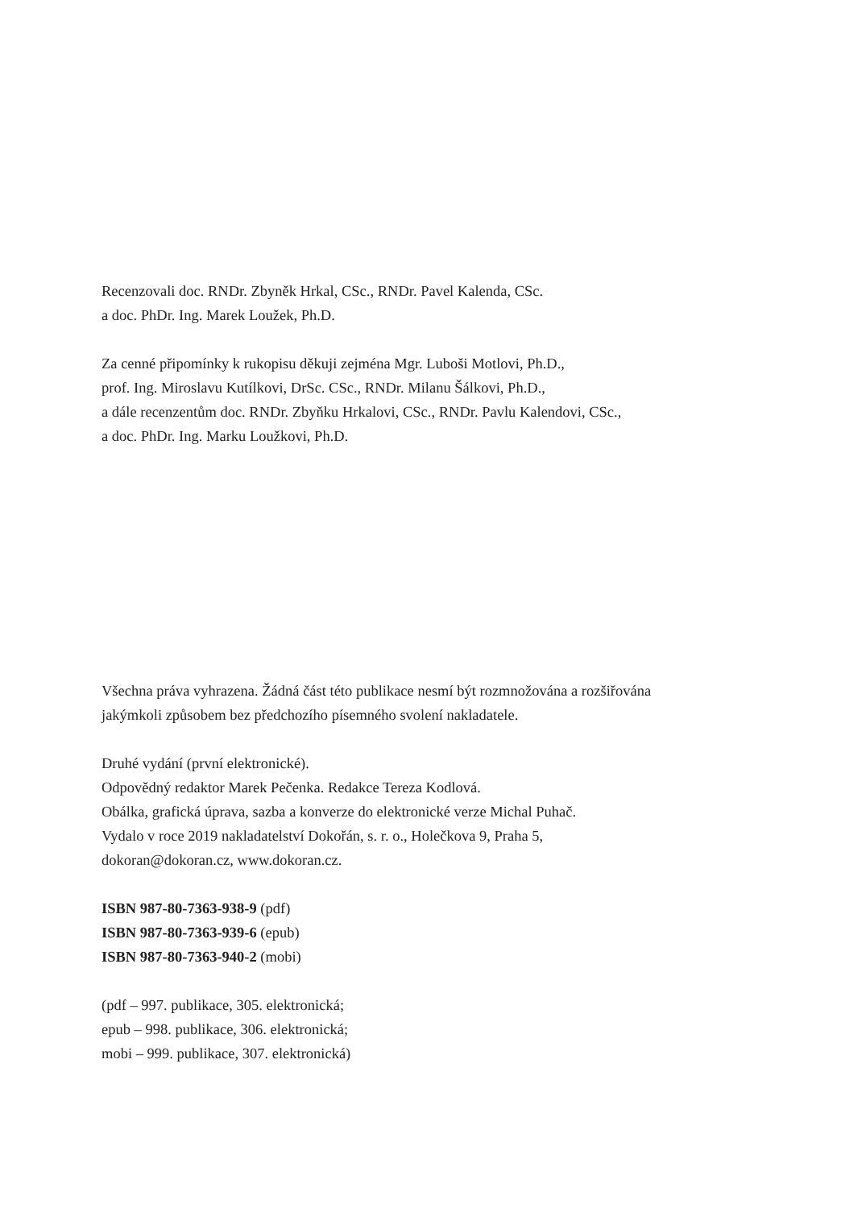Recenzovali doc. RNDr. Zbyněk Hrkal, CSc., RNDr. Pavel Kalenda, CSc.
a doc. PhDr. Ing. Marek Loužek, Ph.D.
Za cenné připomínky k rukopisu děkuji zejména Mgr. Luboši Motlovi, Ph.D.,
prof. Ing. Miroslavu Kutílkovi, DrSc. CSc., RNDr. Milanu Šálkovi, Ph.D.,
a dále recenzentům doc. RNDr. Zbyňku Hrkalovi, CSc., RNDr. Pavlu Kalendovi, CSc.,
a doc. PhDr. Ing. Marku Loužkovi, Ph.D.
Všechna práva vyhrazena. Žádná část této publikace nesmí být rozmnožována a rozšiřována
jakýmkoli způsobem bez předchozího písemného svolení nakladatele.
Druhé vydání (první elektronické).
Odpovědný redaktor Marek Pečenka. Redakce Tereza Kodlová.
Obálka, grafická úprava, sazba a konverze do elektronické verze Michal Puhač.
Vydalo v roce 2019 nakladatelství Dokořán, s. r. o., Holečkova 9, Praha 5,
dokoran@dokoran.cz, www.dokoran.cz.
ISBN 987-80-7363-938-9 (pdf)
ISBN 987-80-7363-939-6 (epub)
ISBN 987-80-7363-940-2 (mobi)
(pdf – 997. publikace, 305. elektronická;
epub – 998. publikace, 306. elektronická;
mobi – 999. publikace, 307. elektronická)